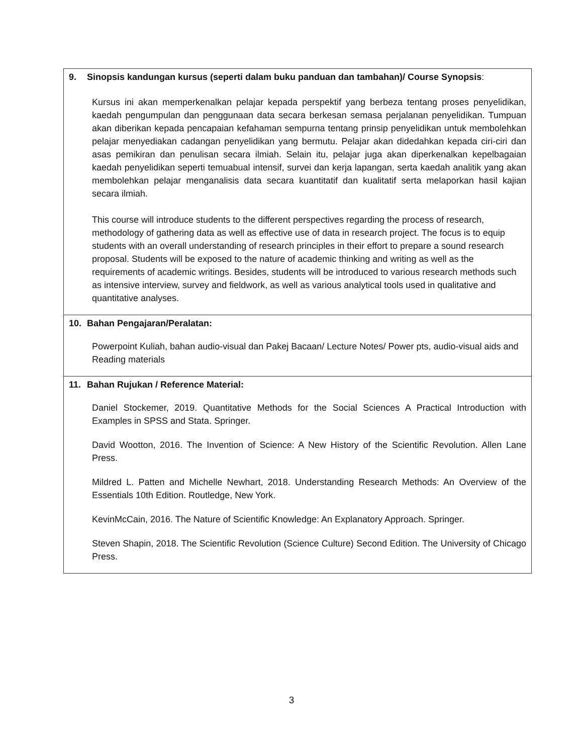| 9. Sinopsis kandungan kursus (seperti dalam buku panduan dan tambahan)/ Course Synopsis : Kursus ini akan memperkenalkan pelajar kepada perspektif yang berbeza tentang proses penyelidikan, kaedah pengumpulan dan penggunaan data secara berkesan semasa perjalanan penyelidikan. Tumpuan akan diberikan kepada pencapaian kefahaman sempurna tentang prinsip penyelidikan untuk membolehkan pelajar menyediakan cadangan penyelidikan yang bermutu. Pelajar akan didedahkan kepada ciri-ciri dan asas pemikiran dan penulisan secara ilmiah. Selain itu, pelajar juga akan diperkenalkan kepelbagaian kaedah penyelidikan seperti temuabual intensif, survei dan kerja lapangan, serta kaedah analitik yang akan membolehkan pelajar menganalisis data secara kuantitatif dan kualitatif serta melaporkan hasil kajian secara ilmiah. This course will introduce students to the different perspectives regarding the process of research, methodology of gathering data as well as effective use of data in research project. The focus is to equip students with an overall understanding of research principles in their effort to prepare a sound research proposal. Students will be exposed to the nature of academic thinking and writing as well as the requirements of academic writings. Besides, students will be introduced to various research methods such as intensive interview, survey and fieldwork, as well as various analytical tools used in qualitative and quantitative analyses. |
| 10. Bahan Pengajaran/Peralatan: Powerpoint Kuliah, bahan audio-visual dan Pakej Bacaan/ Lecture Notes/ Power pts, audio-visual aids and Reading materials |
| 11. Bahan Rujukan / Reference Material: Daniel Stockemer, 2019. Quantitative Methods for the Social Sciences A Practical Introduction with Examples in SPSS and Stata. Springer. David Wootton, 2016. The Invention of Science: A New History of the Scientific Revolution. Allen Lane Press. Mildred L. Patten and Michelle Newhart, 2018. Understanding Research Methods: An Overview of the Essentials 10th Edition. Routledge, New York. KevinMcCain, 2016. The Nature of Scientific Knowledge: An Explanatory Approach. Springer. Steven Shapin, 2018. The Scientific Revolution (Science Culture) Second Edition. The University of Chicago Press. |
3